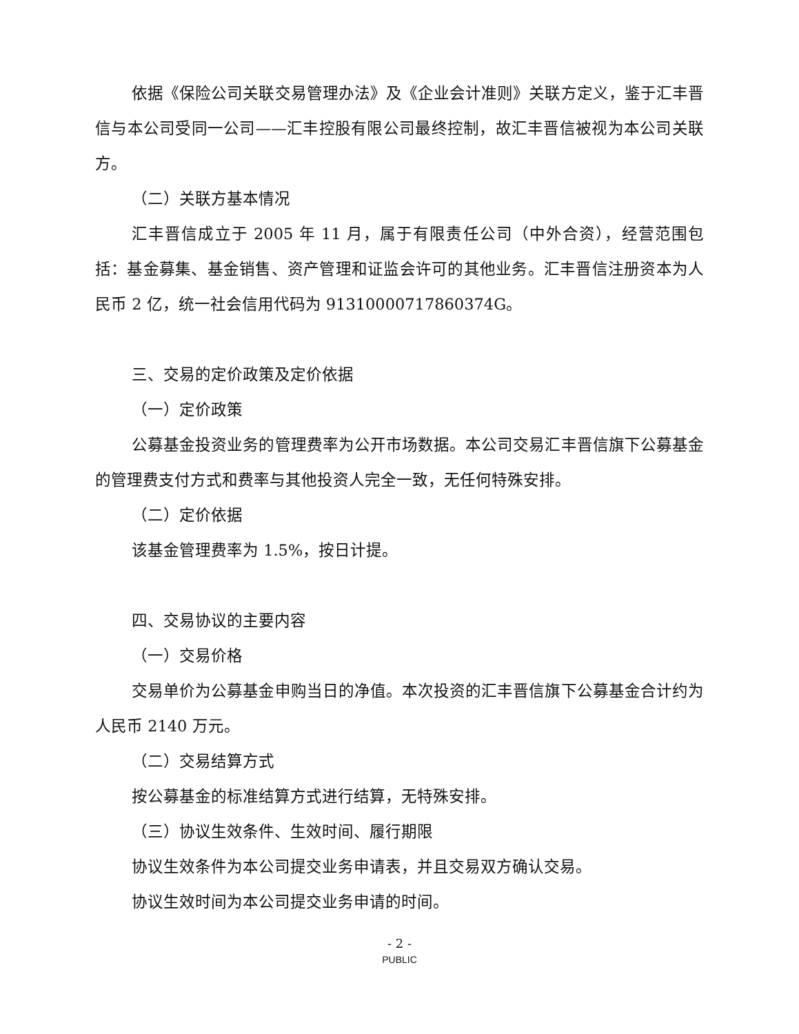依据《保险公司关联交易管理办法》及《企业会计准则》关联方定义，鉴于汇丰晋信与本公司受同一公司——汇丰控股有限公司最终控制，故汇丰晋信被视为本公司关联方。
（二）关联方基本情况
汇丰晋信成立于 2005 年 11 月，属于有限责任公司（中外合资），经营范围包括：基金募集、基金销售、资产管理和证监会许可的其他业务。汇丰晋信注册资本为人民币 2 亿，统一社会信用代码为 91310000717860374G。
三、交易的定价政策及定价依据
（一）定价政策
公募基金投资业务的管理费率为公开市场数据。本公司交易汇丰晋信旗下公募基金的管理费支付方式和费率与其他投资人完全一致，无任何特殊安排。
（二）定价依据
该基金管理费率为 1.5%，按日计提。
四、交易协议的主要内容
（一）交易价格
交易单价为公募基金申购当日的净值。本次投资的汇丰晋信旗下公募基金合计约为人民币 2140 万元。
（二）交易结算方式
按公募基金的标准结算方式进行结算，无特殊安排。
（三）协议生效条件、生效时间、履行期限
协议生效条件为本公司提交业务申请表，并且交易双方确认交易。
协议生效时间为本公司提交业务申请的时间。
- 2 -
PUBLIC